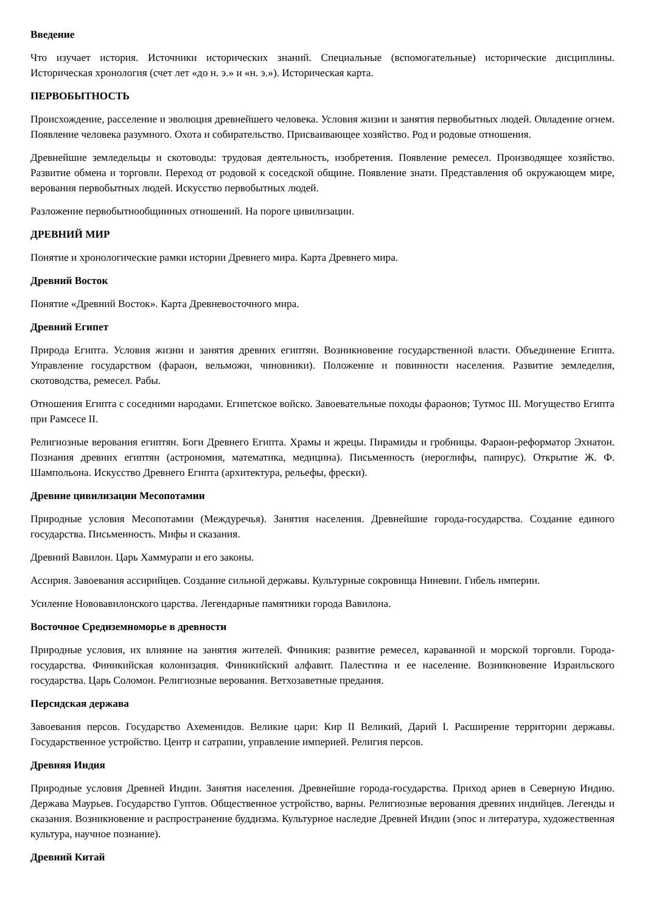Введение
Что изучает история. Источники исторических знаний. Специальные (вспомогательные) исторические дисциплины. Историческая хронология (счет лет «до н. э.» и «н. э.»). Историческая карта.
ПЕРВОБЫТНОСТЬ
Происхождение, расселение и эволюция древнейшего человека. Условия жизни и занятия первобытных людей. Овладение огнем. Появление человека разумного. Охота и собирательство. Присваивающее хозяйство. Род и родовые отношения.
Древнейшие земледельцы и скотоводы: трудовая деятельность, изобретения. Появление ремесел. Производящее хозяйство. Развитие обмена и торговли. Переход от родовой к соседской общине. Появление знати. Представления об окружающем мире, верования первобытных людей. Искусство первобытных людей.
Разложение первобытнообщинных отношений. На пороге цивилизации.
ДРЕВНИЙ МИР
Понятие и хронологические рамки истории Древнего мира. Карта Древнего мира.
Древний Восток
Понятие «Древний Восток». Карта Древневосточного мира.
Древний Египет
Природа Египта. Условия жизни и занятия древних египтян. Возникновение государственной власти. Объединение Египта. Управление государством (фараон, вельможи, чиновники). Положение и повинности населения. Развитие земледелия, скотоводства, ремесел. Рабы.
Отношения Египта с соседними народами. Египетское войско. Завоевательные походы фараонов; Тутмос III. Могущество Египта при Рамсесе II.
Религиозные верования египтян. Боги Древнего Египта. Храмы и жрецы. Пирамиды и гробницы. Фараон-реформатор Эхнатон. Познания древних египтян (астрономия, математика, медицина). Письменность (иероглифы, папирус). Открытие Ж. Ф. Шампольона. Искусство Древнего Египта (архитектура, рельефы, фрески).
Древние цивилизации Месопотамии
Природные условия Месопотамии (Междуречья). Занятия населения. Древнейшие города-государства. Создание единого государства. Письменность. Мифы и сказания.
Древний Вавилон. Царь Хаммурапи и его законы.
Ассирия. Завоевания ассирийцев. Создание сильной державы. Культурные сокровища Ниневии. Гибель империи.
Усиление Нововавилонского царства. Легендарные памятники города Вавилона.
Восточное Средиземноморье в древности
Природные условия, их влияние на занятия жителей. Финикия: развитие ремесел, караванной и морской торговли. Города-государства. Финикийская колонизация. Финикийский алфавит. Палестина и ее население. Возникновение Израильского государства. Царь Соломон. Религиозные верования. Ветхозаветные предания.
Персидская держава
Завоевания персов. Государство Ахеменидов. Великие цари: Кир II Великий, Дарий I. Расширение территории державы. Государственное устройство. Центр и сатрапии, управление империей. Религия персов.
Древняя Индия
Природные условия Древней Индии. Занятия населения. Древнейшие города-государства. Приход ариев в Северную Индию. Держава Маурьев. Государство Гуптов. Общественное устройство, варны. Религиозные верования древних индийцев. Легенды и сказания. Возникновение и распространение буддизма. Культурное наследие Древней Индии (эпос и литература, художественная культура, научное познание).
Древний Китай